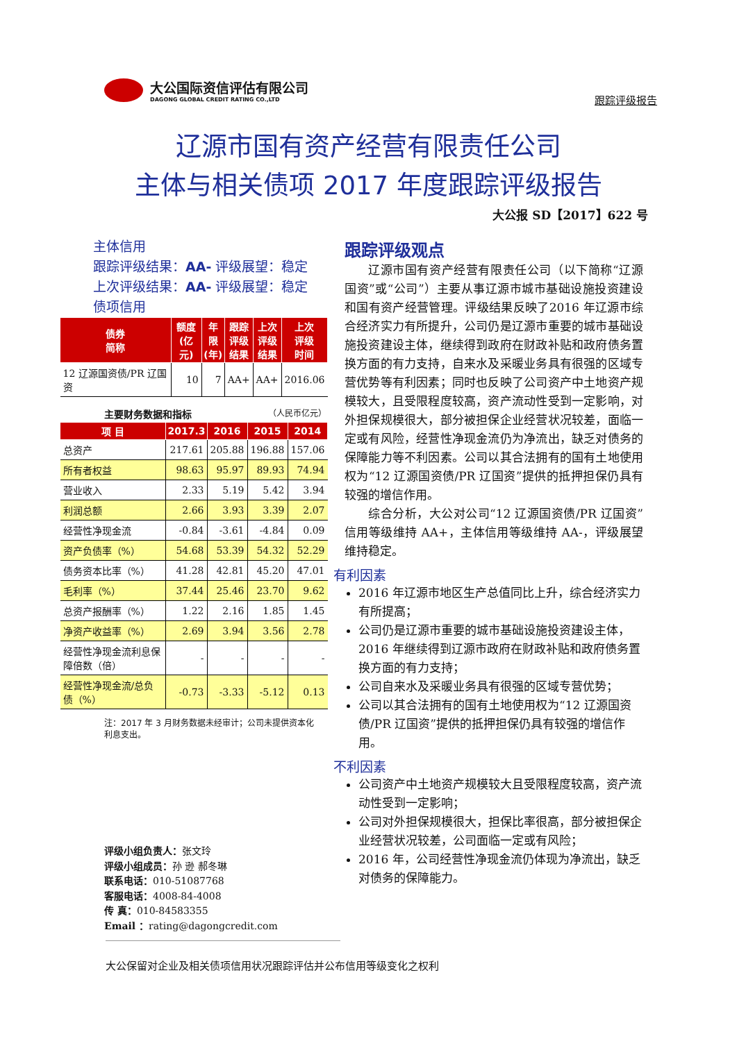大公国际资信评估有限公司
DAGONG GLOBAL CREDIT RATING CO.,LTD
跟踪评级报告
辽源市国有资产经营有限责任公司
主体与相关债项 2017 年度跟踪评级报告
大公报 SD【2017】622 号
主体信用
跟踪评级结果：AA- 评级展望：稳定
上次评级结果：AA- 评级展望：稳定
债项信用
| 债券 简称 | 额度 (亿元) | 年限 (年) | 跟踪 评级 结果 | 上次 评级 结果 | 上次 评级 时间 |
| --- | --- | --- | --- | --- | --- |
| 12 辽源国资债/PR 辽国资 | 10 | 7 | AA+ | AA+ | 2016.06 |
主要财务数据和指标 （人民币亿元）
| 项 目 | 2017.3 | 2016 | 2015 | 2014 |
| --- | --- | --- | --- | --- |
| 总资产 | 217.61 | 205.88 | 196.88 | 157.06 |
| 所有者权益 | 98.63 | 95.97 | 89.93 | 74.94 |
| 营业收入 | 2.33 | 5.19 | 5.42 | 3.94 |
| 利润总额 | 2.66 | 3.93 | 3.39 | 2.07 |
| 经营性净现金流 | -0.84 | -3.61 | -4.84 | 0.09 |
| 资产负债率（%） | 54.68 | 53.39 | 54.32 | 52.29 |
| 债务资本比率（%） | 41.28 | 42.81 | 45.20 | 47.01 |
| 毛利率（%） | 37.44 | 25.46 | 23.70 | 9.62 |
| 总资产报酬率（%） | 1.22 | 2.16 | 1.85 | 1.45 |
| 净资产收益率（%） | 2.69 | 3.94 | 3.56 | 2.78 |
| 经营性净现金流利息保障倍数（倍） | - | - | - | - |
| 经营性净现金流/总负债（%） | -0.73 | -3.33 | -5.12 | 0.13 |
注：2017 年 3 月财务数据未经审计；公司未提供资本化利息支出。
评级小组负责人：张文玲
评级小组成员：孙 逊 郝冬琳
联系电话：010-51087768
客服电话：4008-84-4008
传 真：010-84583355
Email ：rating@dagongcredit.com
跟踪评级观点
辽源市国有资产经营有限责任公司（以下简称“辽源国资”或“公司”）主要从事辽源市城市基础设施投资建设和国有资产经营管理。评级结果反映了2016 年辽源市综合经济实力有所提升，公司仍是辽源市重要的城市基础设施投资建设主体，继续得到政府在财政补贴和政府债务置换方面的有力支持，自来水及采暖业务具有很强的区域专营优势等有利因素；同时也反映了公司资产中土地资产规模较大，且受限程度较高，资产流动性受到一定影响，对外担保规模很大，部分被担保企业经营状况较差，面临一定或有风险，经营性净现金流仍为净流出，缺乏对债务的保障能力等不利因素。公司以其合法拥有的国有土地使用权为“12 辽源国资债/PR 辽国资”提供的抵押担保仍具有较强的增信作用。
综合分析，大公对公司“12 辽源国资债/PR 辽国资”信用等级维持 AA+，主体信用等级维持 AA-，评级展望维持稳定。
有利因素
2016 年辽源市地区生产总值同比上升，综合经济实力有所提高；
公司仍是辽源市重要的城市基础设施投资建设主体，2016 年继续得到辽源市政府在财政补贴和政府债务置换方面的有力支持；
公司自来水及采暖业务具有很强的区域专营优势；
公司以其合法拥有的国有土地使用权为“12 辽源国资债/PR 辽国资”提供的抵押担保仍具有较强的增信作用。
不利因素
公司资产中土地资产规模较大且受限程度较高，资产流动性受到一定影响；
公司对外担保规模很大，担保比率很高，部分被担保企业经营状况较差，公司面临一定或有风险；
2016 年，公司经营性净现金流仍体现为净流出，缺乏对债务的保障能力。
大公保留对企业及相关债项信用状况跟踪评估并公布信用等级变化之权利